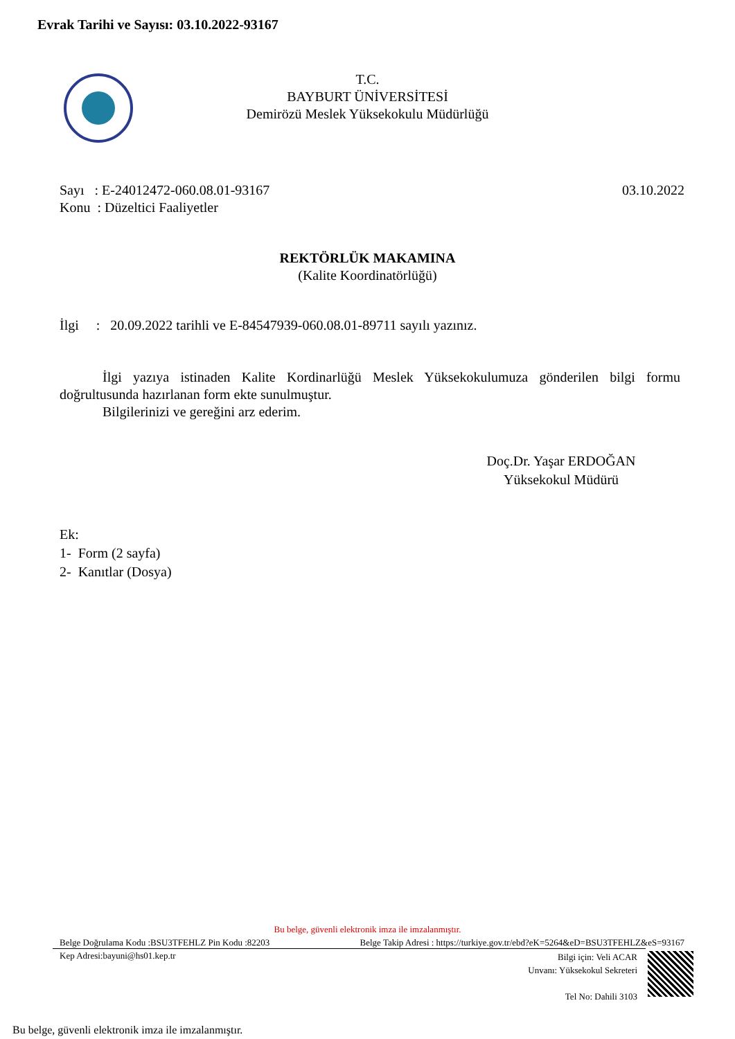Evrak Tarihi ve Sayısı: 03.10.2022-93167
T.C.
BAYBURT ÜNİVERSİTESİ
Demirözü Meslek Yüksekokulu Müdürlüğü
03.10.2022 Sayı : E-24012472-060.08.01-93167
Konu : Düzeltici Faaliyetler
REKTÖRLÜK MAKAMINA
(Kalite Koordinatörlüğü)
İlgi : 20.09.2022 tarihli ve E-84547939-060.08.01-89711 sayılı yazınız.
İlgi yazıya istinaden Kalite Kordinarlüğü Meslek Yüksekokulumuza gönderilen bilgi formu doğrultusunda hazırlanan form ekte sunulmuştur.
Bilgilerinizi ve gereğini arz ederim.
Doç.Dr. Yaşar ERDOĞAN
Yüksekokul Müdürü
Ek:
1- Form (2 sayfa)
2- Kanıtlar (Dosya)
Bu belge, güvenli elektronik imza ile imzalanmıştır.
Belge Takip Adresi : https://turkiye.gov.tr/ebd?eK=5264&eD=BSU3TFEHLZ&eS=93167 Belge Doğrulama Kodu :BSU3TFEHLZ Pin Kodu :82203
Kep Adresi:bayuni@hs01.kep.tr
Bilgi için: Veli ACAR
Unvanı: Yüksekokul Sekreteri
Tel No: Dahili 3103
Bu belge, güvenli elektronik imza ile imzalanmıştır.